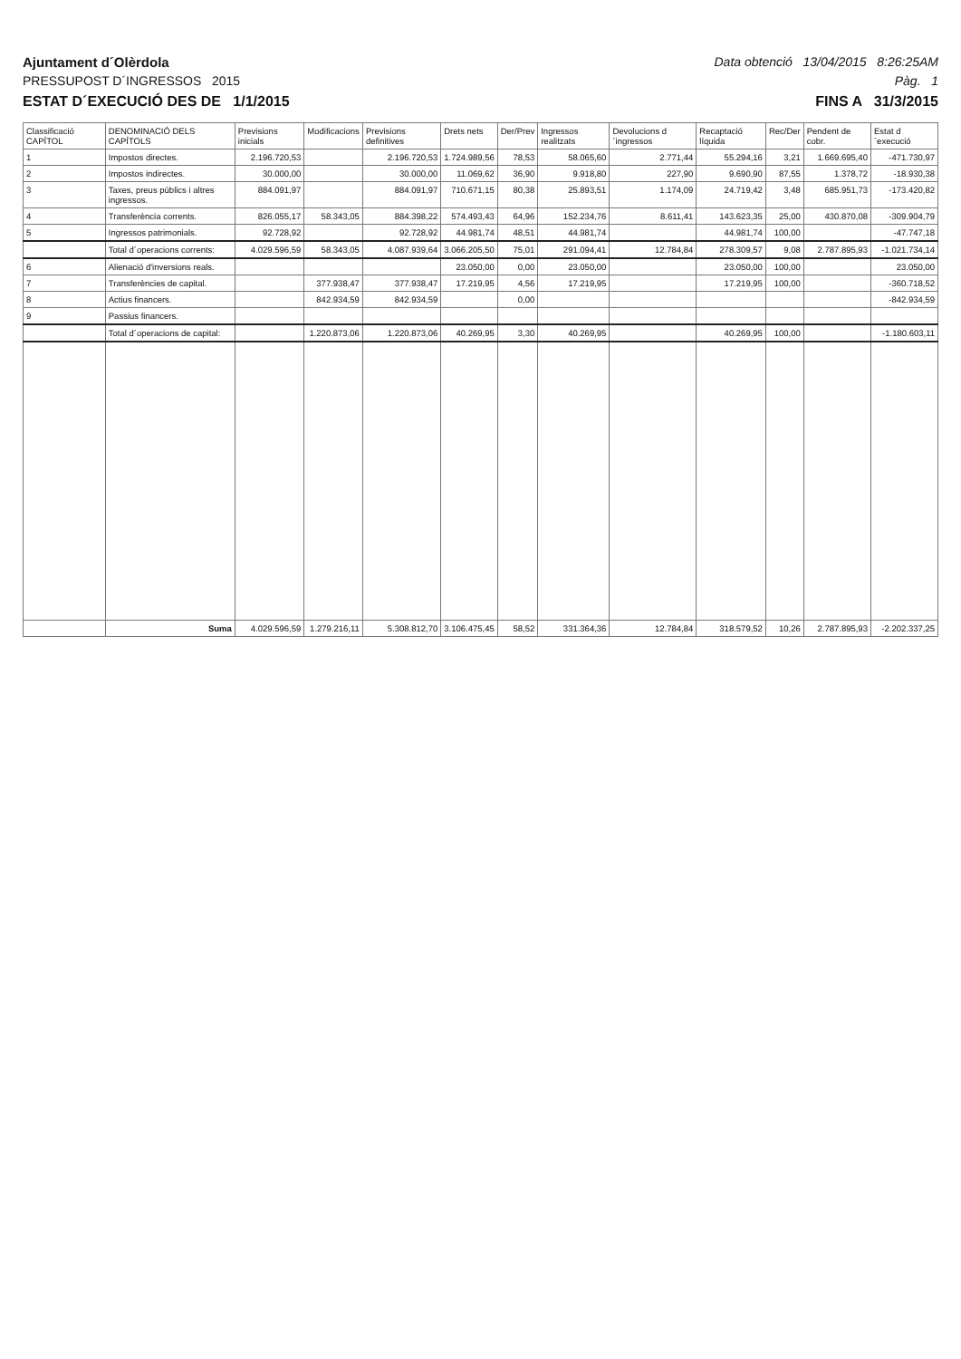Ajuntament d´Olèrdola Data obtenció 13/04/2015 8:26:25AM
PRESSUPOST D´INGRESSOS 2015 Pàg. 1
ESTAT D´EXECUCIÓ DES DE 1/1/2015 FINS A 31/3/2015
| Classificació CAPÍTOL | DENOMINACIÓ DELS CAPÍTOLS | Previsions inicials | Modificacions | Previsions definitives | Drets nets | Der/Prev | Ingressos realitzats | Devolucions d´ingressos | Recaptació líquida | Rec/Der | Pendent de cobr. | Estat d´execució |
| --- | --- | --- | --- | --- | --- | --- | --- | --- | --- | --- | --- | --- |
| 1 | Impostos directes. | 2.196.720,53 | | 2.196.720,53 | 1.724.989,56 | 78,53 | 58.065,60 | 2.771,44 | 55.294,16 | 3,21 | 1.669.695,40 | -471.730,97 |
| 2 | Impostos indirectes. | 30.000,00 | | 30.000,00 | 11.069,62 | 36,90 | 9.918,80 | 227,90 | 9.690,90 | 87,55 | 1.378,72 | -18.930,38 |
| 3 | Taxes, preus públics i altres ingressos. | 884.091,97 | | 884.091,97 | 710.671,15 | 80,38 | 25.893,51 | 1.174,09 | 24.719,42 | 3,48 | 685.951,73 | -173.420,82 |
| 4 | Transferència corrents. | 826.055,17 | 58.343,05 | 884.398,22 | 574.493,43 | 64,96 | 152.234,76 | 8.611,41 | 143.623,35 | 25,00 | 430.870,08 | -309.904,79 |
| 5 | Ingressos patrimonials. | 92.728,92 | | 92.728,92 | 44.981,74 | 48,51 | 44.981,74 | | 44.981,74 | 100,00 | | -47.747,18 |
| | Total d´operacions corrents: | 4.029.596,59 | 58.343,05 | 4.087.939,64 | 3.066.205,50 | 75,01 | 291.094,41 | 12.784,84 | 278.309,57 | 9,08 | 2.787.895,93 | -1.021.734,14 |
| 6 | Alienació d'inversions reals. | | | | 23.050,00 | 0,00 | 23.050,00 | | 23.050,00 | 100,00 | | 23.050,00 |
| 7 | Transferències de capital. | | 377.938,47 | 377.938,47 | 17.219,95 | 4,56 | 17.219,95 | | 17.219,95 | 100,00 | | -360.718,52 |
| 8 | Actius financers. | | 842.934,59 | 842.934,59 | | 0,00 | | | | | | -842.934,59 |
| 9 | Passius financers. | | | | | | | | | | | |
| | Total d´operacions de capital: | | 1.220.873,06 | 1.220.873,06 | 40.269,95 | 3,30 | 40.269,95 | | 40.269,95 | 100,00 | | -1.180.603,11 |
| | Suma | 4.029.596,59 | 1.279.216,11 | 5.308.812,70 | 3.106.475,45 | 58,52 | 331.364,36 | 12.784,84 | 318.579,52 | 10,26 | 2.787.895,93 | -2.202.337,25 |